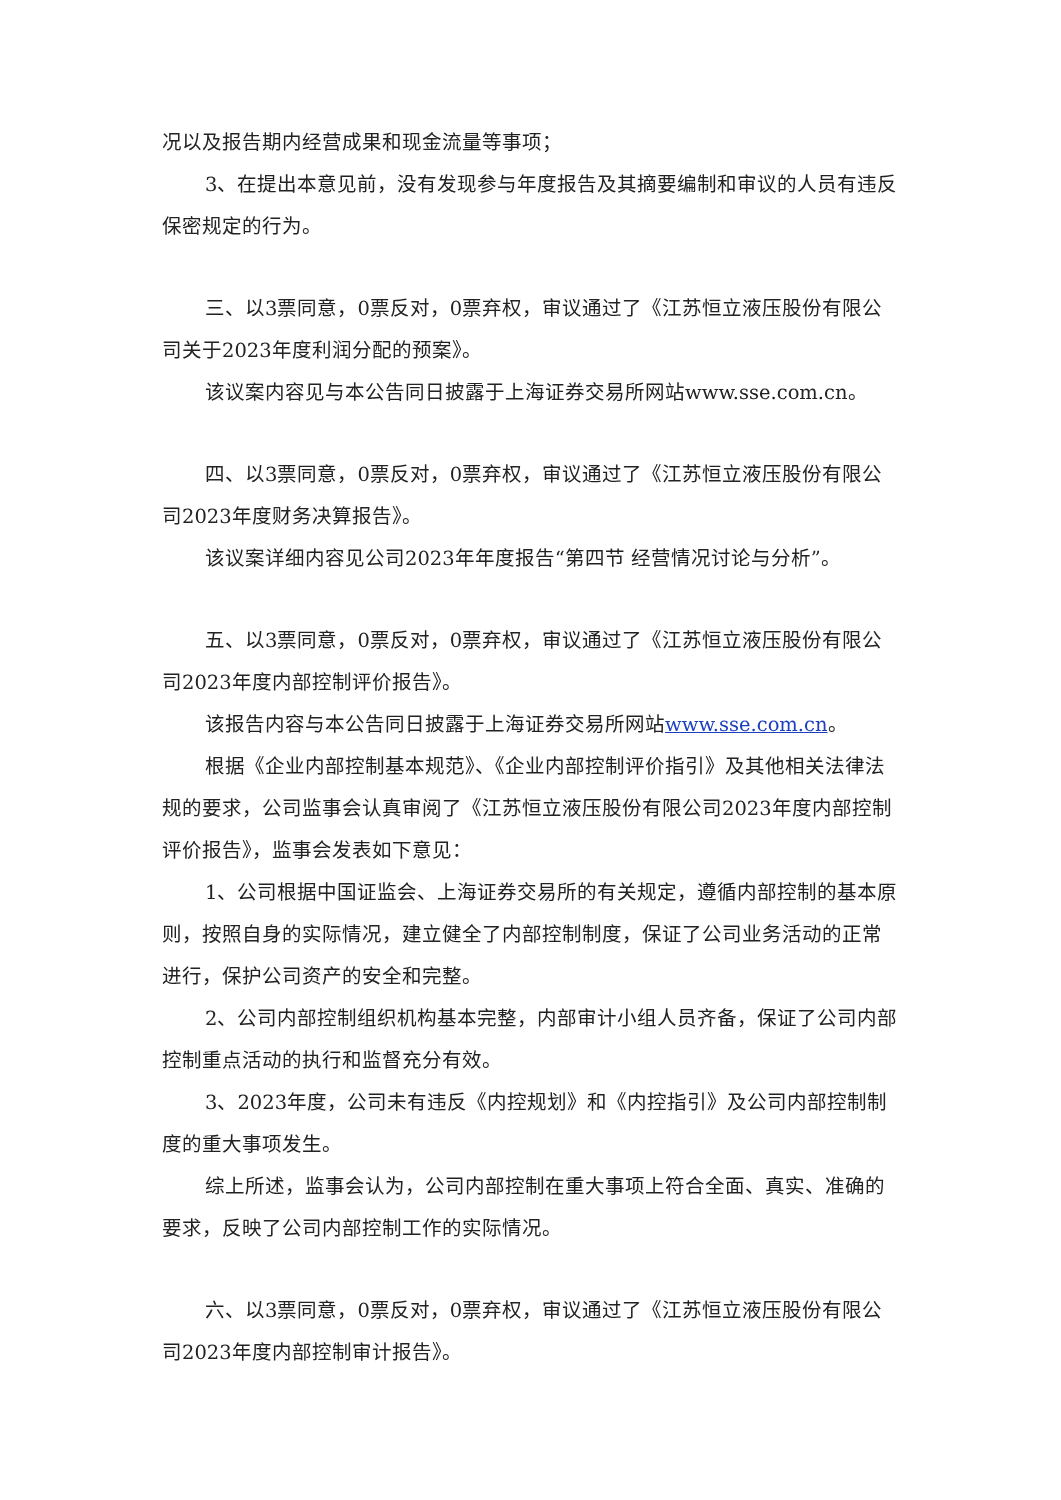况以及报告期内经营成果和现金流量等事项；
3、在提出本意见前，没有发现参与年度报告及其摘要编制和审议的人员有违反保密规定的行为。
三、以3票同意，0票反对，0票弃权，审议通过了《江苏恒立液压股份有限公司关于2023年度利润分配的预案》。
该议案内容见与本公告同日披露于上海证券交易所网站www.sse.com.cn。
四、以3票同意，0票反对，0票弃权，审议通过了《江苏恒立液压股份有限公司2023年度财务决算报告》。
该议案详细内容见公司2023年年度报告“第四节 经营情况讨论与分析”。
五、以3票同意，0票反对，0票弃权，审议通过了《江苏恒立液压股份有限公司2023年度内部控制评价报告》。
该报告内容与本公告同日披露于上海证券交易所网站www.sse.com.cn。
根据《企业内部控制基本规范》、《企业内部控制评价指引》及其他相关法律法规的要求，公司监事会认真审阅了《江苏恒立液压股份有限公司2023年度内部控制评价报告》，监事会发表如下意见：
1、公司根据中国证监会、上海证券交易所的有关规定，遵循内部控制的基本原则，按照自身的实际情况，建立健全了内部控制制度，保证了公司业务活动的正常进行，保护公司资产的安全和完整。
2、公司内部控制组织机构基本完整，内部审计小组人员齐备，保证了公司内部控制重点活动的执行和监督充分有效。
3、2023年度，公司未有违反《内控规划》和《内控指引》及公司内部控制制度的重大事项发生。
综上所述，监事会认为，公司内部控制在重大事项上符合全面、真实、准确的要求，反映了公司内部控制工作的实际情况。
六、以3票同意，0票反对，0票弃权，审议通过了《江苏恒立液压股份有限公司2023年度内部控制审计报告》。